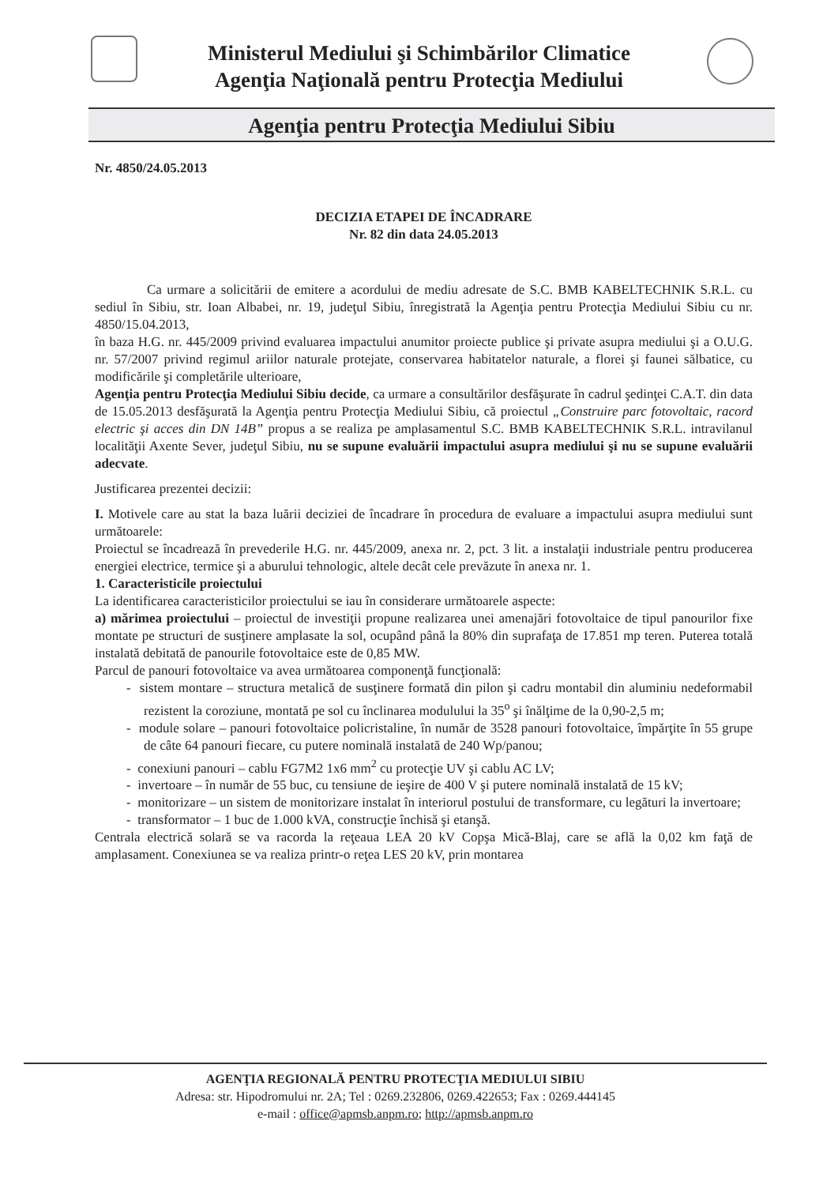Ministerul Mediului şi Schimbărilor Climatice
Agenţia Naţională pentru Protecţia Mediului
Agenţia pentru Protecţia Mediului Sibiu
Nr. 4850/24.05.2013
DECIZIA ETAPEI DE ÎNCADRARE
Nr. 82 din data 24.05.2013
Ca urmare a solicitării de emitere a acordului de mediu adresate de S.C. BMB KABELTECHNIK S.R.L. cu sediul în Sibiu, str. Ioan Albabei, nr. 19, judeţul Sibiu, înregistrată la Agenţia pentru Protecţia Mediului Sibiu cu nr. 4850/15.04.2013,
în baza H.G. nr. 445/2009 privind evaluarea impactului anumitor proiecte publice şi private asupra mediului şi a O.U.G. nr. 57/2007 privind regimul ariilor naturale protejate, conservarea habitatelor naturale, a florei şi faunei sălbatice, cu modificările şi completările ulterioare,
Agenţia pentru Protecţia Mediului Sibiu decide, ca urmare a consultărilor desfăşurate în cadrul şedinţei C.A.T. din data de 15.05.2013 desfăşurată la Agenţia pentru Protecţia Mediului Sibiu, că proiectul „Construire parc fotovoltaic, racord electric şi acces din DN 14B” propus a se realiza pe amplasamentul S.C. BMB KABELTECHNIK S.R.L. intravilanul localităţii Axente Sever, judeţul Sibiu, nu se supune evaluării impactului asupra mediului şi nu se supune evaluării adecvate.
Justificarea prezentei decizii:
I. Motivele care au stat la baza luării deciziei de încadrare în procedura de evaluare a impactului asupra mediului sunt următoarele:
Proiectul se încadrează în prevederile H.G. nr. 445/2009, anexa nr. 2, pct. 3 lit. a instalaţii industriale pentru producerea energiei electrice, termice şi a aburului tehnologic, altele decât cele prevăzute în anexa nr. 1.
1. Caracteristicile proiectului
La identificarea caracteristicilor proiectului se iau în considerare următoarele aspecte:
a) mărimea proiectului – proiectul de investiţii propune realizarea unei amenajări fotovoltaice de tipul panourilor fixe montate pe structuri de susţinere amplasate la sol, ocupând până la 80% din suprafaţa de 17.851 mp teren. Puterea totală instalată debitată de panourile fotovoltaice este de 0,85 MW.
Parcul de panouri fotovoltaice va avea următoarea componenţă funcţională:
- sistem montare – structura metalică de susţinere formată din pilon şi cadru montabil din aluminiu nedeformabil rezistent la coroziune, montată pe sol cu înclinarea modulului la 35<sup>o</sup> şi înălţime de la 0,90-2,5 m;
- module solare – panouri fotovoltaice policristaline, în număr de 3528 panouri fotovoltaice, împărţite în 55 grupe de câte 64 panouri fiecare, cu putere nominală instalată de 240 Wp/panou;
- conexiuni panouri – cablu FG7M2 1x6 mm<sup>2</sup> cu protecţie UV şi cablu AC LV;
- invertoare – în număr de 55 buc, cu tensiune de ieşire de 400 V şi putere nominală instalată de 15 kV;
- monitorizare – un sistem de monitorizare instalat în interiorul postului de transformare, cu legături la invertoare;
- transformator – 1 buc de 1.000 kVA, construcţie închisă şi etanşă.
Centrala electrică solară se va racorda la reţeaua LEA 20 kV Copşa Mică-Blaj, care se află la 0,02 km faţă de amplasament. Conexiunea se va realiza printr-o reţea LES 20 kV, prin montarea
AGENŢIA REGIONALĂ PENTRU PROTECŢIA MEDIULUI SIBIU
Adresa: str. Hipodromului nr. 2A; Tel : 0269.232806, 0269.422653; Fax : 0269.444145
e-mail : office@apmsb.anpm.ro; http://apmsb.anpm.ro